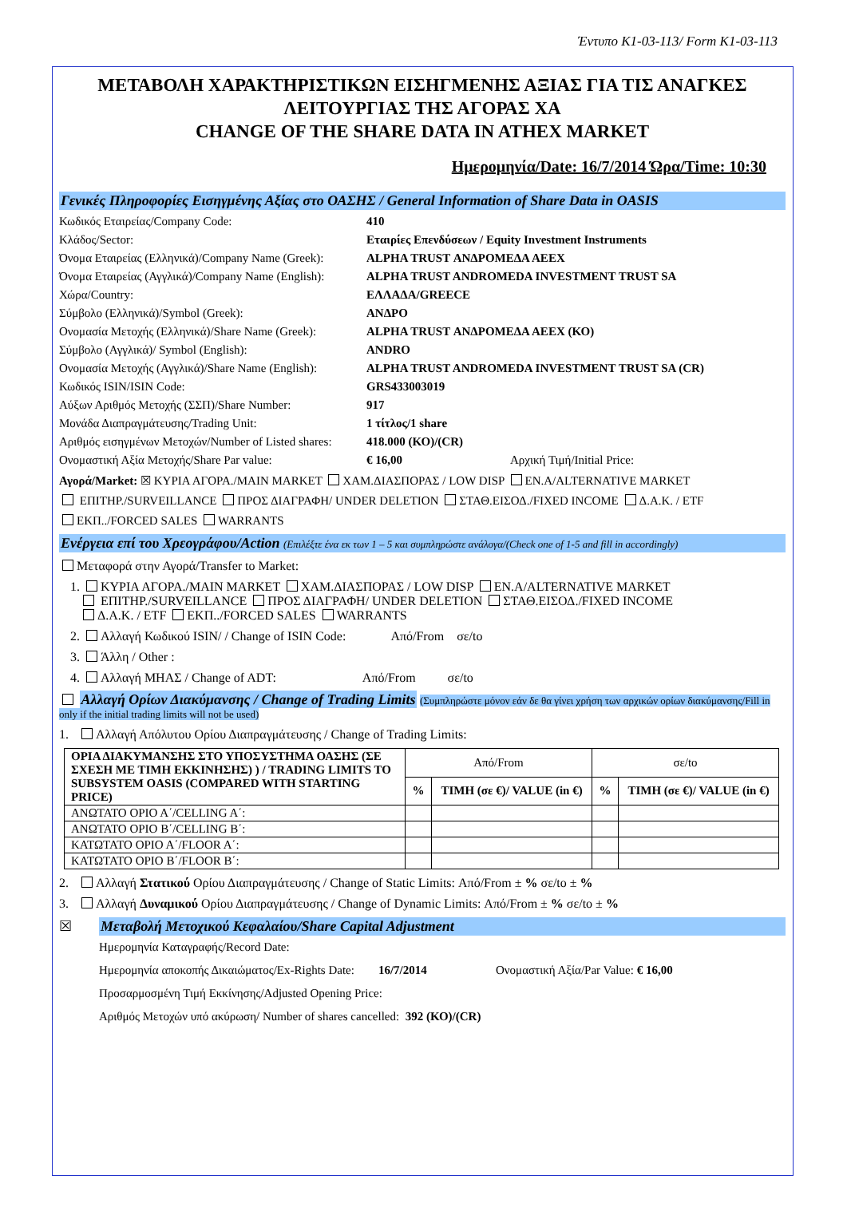Έντυπο K1-03-113/ Form K1-03-113
ΜΕΤΑΒΟΛΗ ΧΑΡΑΚΤΗΡΙΣΤΙΚΩΝ ΕΙΣΗΓΜΕΝΗΣ ΑΞΙΑΣ ΓΙΑ ΤΙΣ ΑΝΑΓΚΕΣ ΛΕΙΤΟΥΡΓΙΑΣ ΤΗΣ ΑΓΟΡΑΣ ΧΑ
CHANGE OF THE SHARE DATA IN ATHEX MARKET
Ημερομηνία/Date: 16/7/2014 Ώρα/Time: 10:30
Γενικές Πληροφορίες Εισηγμένης Αξίας στο ΟΑΣΗΣ / General Information of Share Data in OASIS
Κωδικός Εταιρείας/Company Code: 410
Κλάδος/Sector: Εταιρίες Επενδύσεων / Equity Investment Instruments
Όνομα Εταιρείας (Ελληνικά)/Company Name (Greek): ALPHA TRUST ΑΝΔΡΟΜΕΔΑ ΑΕΕΧ
Όνομα Εταιρείας (Αγγλικά)/Company Name (English): ALPHA TRUST ANDROMEDA INVESTMENT TRUST SA
Χώρα/Country: ΕΛΛΑΔΑ/GREECE
Σύμβολο (Ελληνικά)/Symbol (Greek): ΑΝΔΡΟ
Ονομασία Μετοχής (Ελληνικά)/Share Name (Greek): ALPHA TRUST ΑΝΔΡΟΜΕΔΑ ΑΕΕΧ (ΚΟ)
Σύμβολο (Αγγλικά)/ Symbol (English): ANDRO
Ονομασία Μετοχής (Αγγλικά)/Share Name (English): ALPHA TRUST ANDROMEDA INVESTMENT TRUST SA (CR)
Κωδικός ISIN/ISIN Code: GRS433003019
Αύξων Αριθμός Μετοχής (ΣΣΠ)/Share Number: 917
Μονάδα Διαπραγμάτευσης/Trading Unit: 1 τίτλος/1 share
Αριθμός εισηγμένων Μετοχών/Number of Listed shares: 418.000 (ΚΟ)/(CR)
Ονομαστική Αξία Μετοχής/Share Par value: € 16,00 Αρχική Τιμή/Initial Price:
Αγορά/Market: ☒ ΚΥΡΙΑ ΑΓΟΡΑ./MAIN MARKET ΧΑΜ.ΔΙΑΣΠΟΡΑΣ / LOW DISP ΕΝ.Α/ALTERNATIVE MARKET
ΕΠΙΤΗΡ./SURVEILLANCE ΠΡΟΣ ΔΙΑΓΡΑΦΗ/ UNDER DELETION ΣΤΑΘ.ΕΙΣΟΔ./FIXED INCOME Δ.Α.Κ. / ETF
ΕΚΠ../FORCED SALES WARRANTS
Ενέργεια επί του Χρεογράφου/Action (Επιλέξτε ένα εκ των 1 – 5 και συμπληρώστε ανάλογα/(Check one of 1-5 and fill in accordingly)
Μεταφορά στην Αγορά/Transfer to Market:
1. ΚΥΡΙΑ ΑΓΟΡΑ./MAIN MARKET ΧΑΜ.ΔΙΑΣΠΟΡΑΣ / LOW DISP ΕΝ.Α/ALTERNATIVE MARKET
ΕΠΙΤΗΡ./SURVEILLANCE ΠΡΟΣ ΔΙΑΓΡΑΦΗ/ UNDER DELETION ΣΤΑΘ.ΕΙΣΟΔ./FIXED INCOME
Δ.Α.Κ. / ETF ΕΚΠ../FORCED SALES WARRANTS
2. Αλλαγή Κωδικού ISIN/ / Change of ISIN Code: Από/From σε/to
3. Άλλη / Other :
4. Αλλαγή ΜΗΑΣ / Change of ADT: Από/From σε/to
Αλλαγή Ορίων Διακύμανσης / Change of Trading Limits (Συμπληρώστε μόνον εάν δε θα γίνει χρήση των αρχικών ορίων διακύμανσης/Fill in only if the initial trading limits will not be used)
1. Αλλαγή Απόλυτου Ορίου Διαπραγμάτευσης / Change of Trading Limits:
| ΟΡΙΑ ΔΙΑΚΥΜΑΝΣΗΣ ΣΤΟ ΥΠΟΣΥΣΤΗΜΑ ΟΑΣΗΣ (ΣΕ ΣΧΕΣΗ ΜΕ ΤΙΜΗ ΕΚΚΙΝΗΣΗΣ) ) / TRADING LIMITS TO SUBSYSTEM OASIS (COMPARED WITH STARTING PRICE) | Από/From | | σε/to | |
| | % | ΤΙΜΗ (σε €)/ VALUE (in €) | % | ΤΙΜΗ (σε €)/ VALUE (in €) |
| ΑΝΩΤΑΤΟ ΟΡΙΟ Α΄/CELLING A΄: | | | | |
| ΑΝΩΤΑΤΟ ΟΡΙΟ Β΄/CELLING B΄: | | | | |
| ΚΑΤΩΤΑΤΟ ΟΡΙΟ Α΄/FLOOR A΄: | | | | |
| ΚΑΤΩΤΑΤΟ ΟΡΙΟ Β΄/FLOOR B΄: | | | | |
2. Αλλαγή Στατικού Ορίου Διαπραγμάτευσης / Change of Static Limits: Από/From ± % σε/to ± %
3. Αλλαγή Δυναμικού Ορίου Διαπραγμάτευσης / Change of Dynamic Limits: Από/From ± % σε/to ± %
☒ Μεταβολή Μετοχικού Κεφαλαίου/Share Capital Adjustment
Ημερομηνία Καταγραφής/Record Date:
Ημερομηνία αποκοπής Δικαιώματος/Ex-Rights Date: 16/7/2014 Ονομαστική Αξία/Par Value: € 16,00
Προσαρμοσμένη Τιμή Εκκίνησης/Adjusted Opening Price:
Αριθμός Μετοχών υπό ακύρωση/ Number of shares cancelled: 392 (ΚΟ)/(CR)